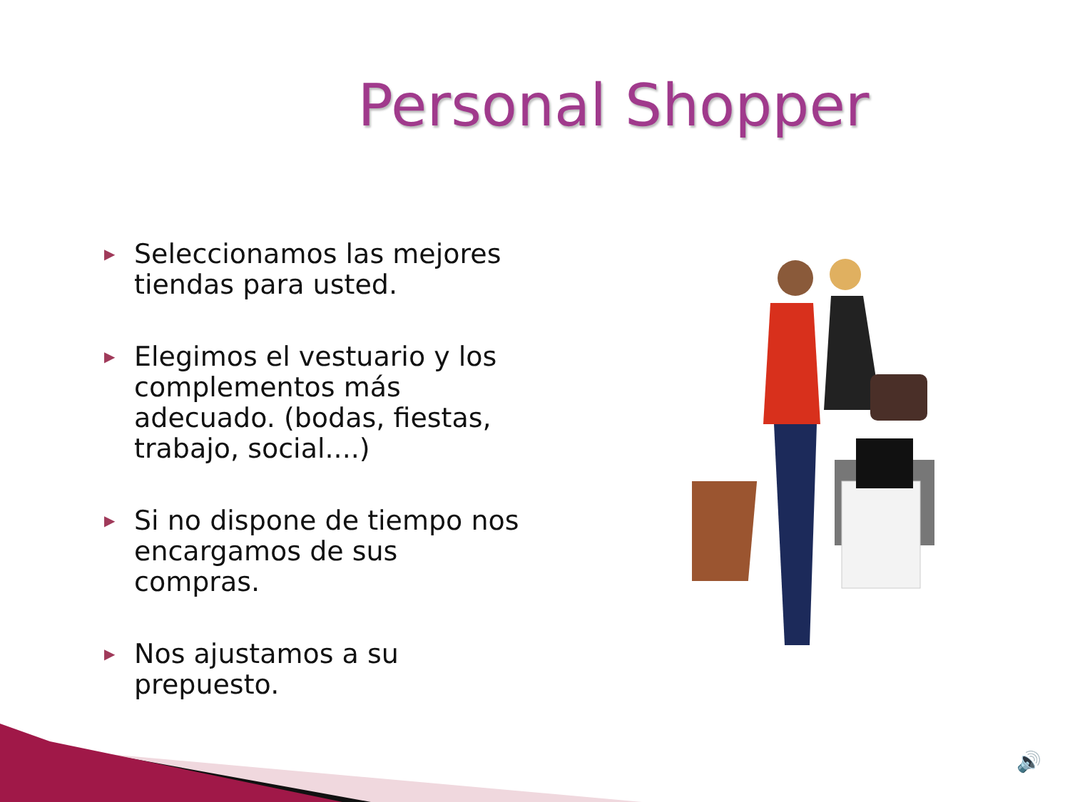Personal Shopper
▶ Seleccionamos las mejores tiendas para usted.
▶ Elegimos el vestuario y los complementos más adecuado. (bodas, fiestas, trabajo, social....)
▶ Si no dispone de tiempo nos encargamos de sus compras.
▶ Nos ajustamos a su prepuesto.
🔊